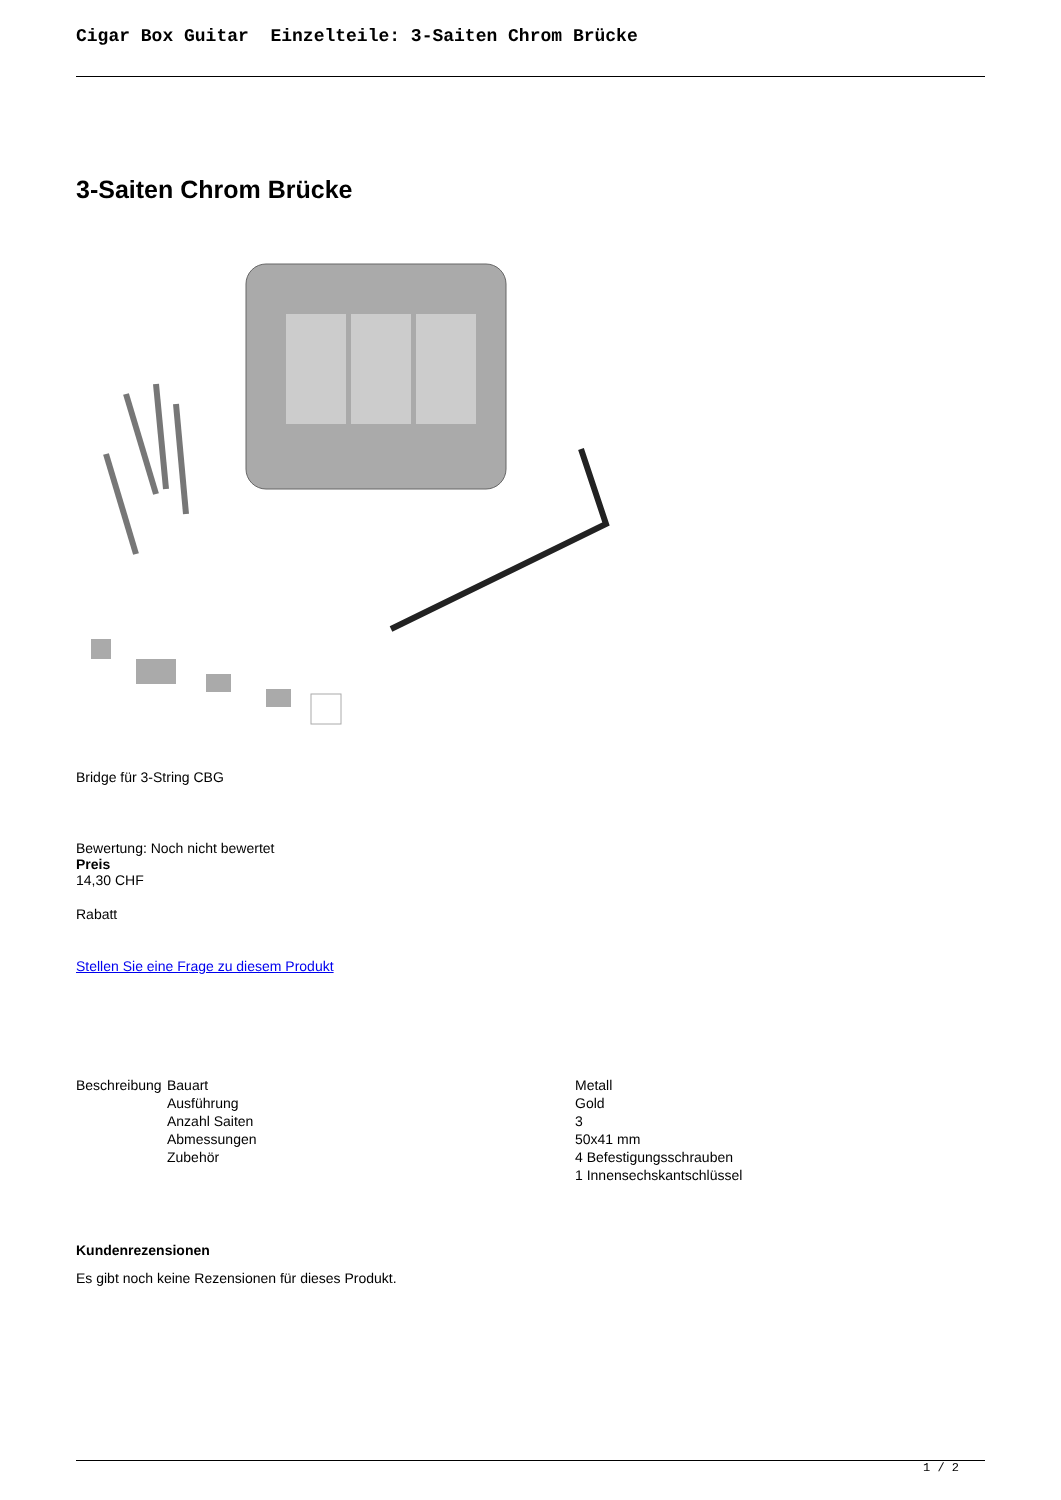Cigar Box Guitar Einzelteile: 3-Saiten Chrom Brücke
3-Saiten Chrom Brücke
Bridge für 3-String CBG
Bewertung: Noch nicht bewertet
Preis
14,30 CHF
Rabatt
Stellen Sie eine Frage zu diesem Produkt
| Beschreibung | Bauart | Metall |
| | Ausführung | Gold |
| | Anzahl Saiten | 3 |
| | Abmessungen | 50x41 mm |
| | Zubehör | 4 Befestigungsschrauben 1 Innensechskantschlüssel |
Kundenrezensionen
Es gibt noch keine Rezensionen für dieses Produkt.
1 / 2